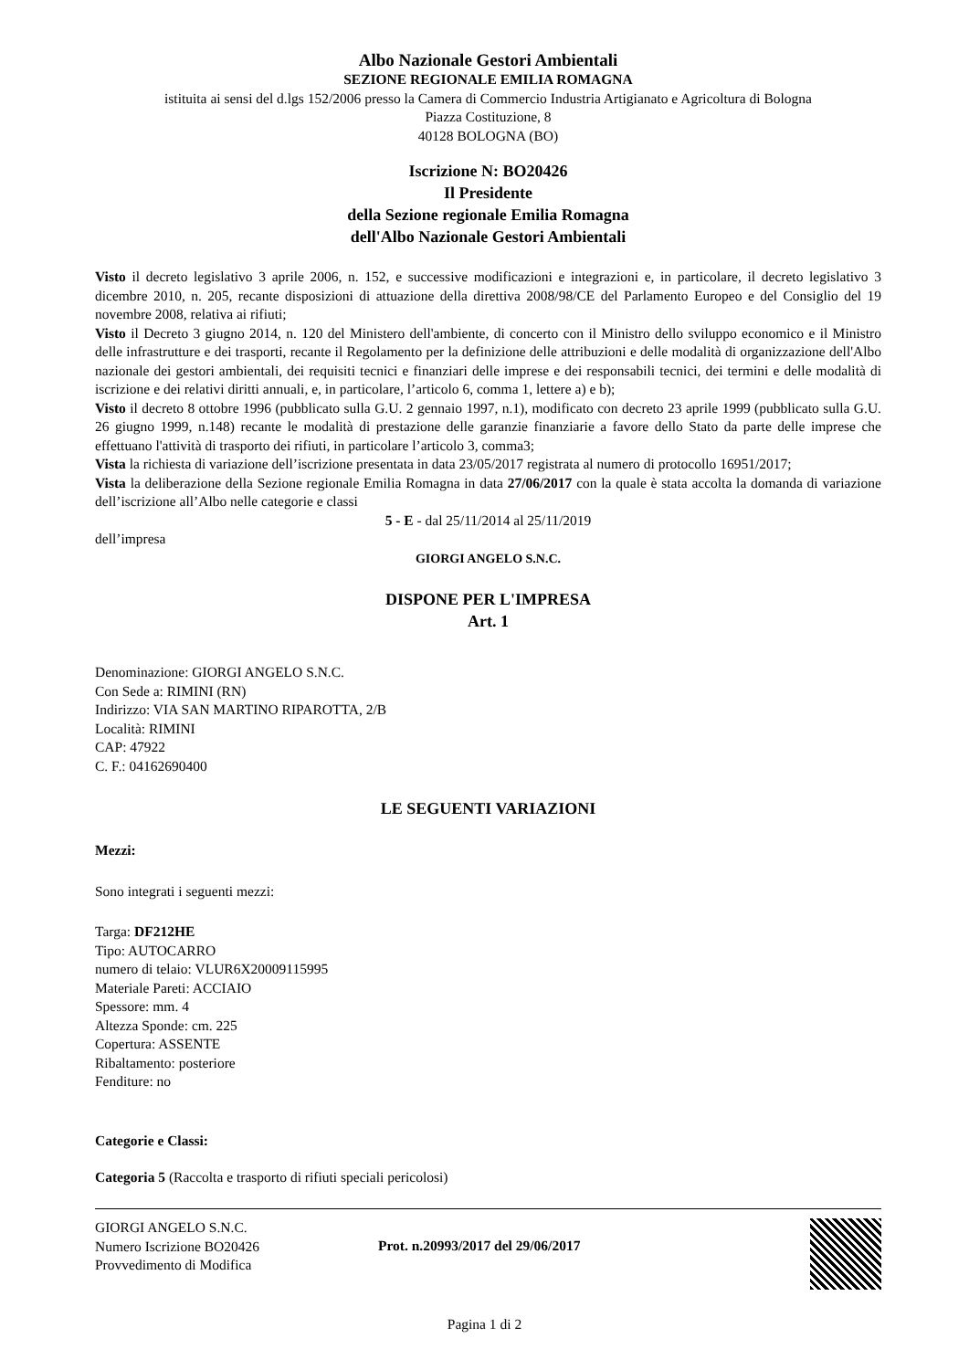Albo Nazionale Gestori Ambientali
SEZIONE REGIONALE EMILIA ROMAGNA
istituita ai sensi del d.lgs 152/2006 presso la Camera di Commercio Industria Artigianato e Agricoltura di Bologna
Piazza Costituzione, 8
40128 BOLOGNA (BO)
Iscrizione N: BO20426
Il Presidente
della Sezione regionale Emilia Romagna
dell'Albo Nazionale Gestori Ambientali
Visto il decreto legislativo 3 aprile 2006, n. 152, e successive modificazioni e integrazioni e, in particolare, il decreto legislativo 3 dicembre 2010, n. 205, recante disposizioni di attuazione della direttiva 2008/98/CE del Parlamento Europeo e del Consiglio del 19 novembre 2008, relativa ai rifiuti;
Visto il Decreto 3 giugno 2014, n. 120 del Ministero dell'ambiente, di concerto con il Ministro dello sviluppo economico e il Ministro delle infrastrutture e dei trasporti, recante il Regolamento per la definizione delle attribuzioni e delle modalità di organizzazione dell'Albo nazionale dei gestori ambientali, dei requisiti tecnici e finanziari delle imprese e dei responsabili tecnici, dei termini e delle modalità di iscrizione e dei relativi diritti annuali, e, in particolare, l’articolo 6, comma 1, lettere a) e b);
Visto il decreto 8 ottobre 1996 (pubblicato sulla G.U. 2 gennaio 1997, n.1), modificato con decreto 23 aprile 1999 (pubblicato sulla G.U. 26 giugno 1999, n.148) recante le modalità di prestazione delle garanzie finanziarie a favore dello Stato da parte delle imprese che effettuano l'attività di trasporto dei rifiuti, in particolare l’articolo 3, comma3;
Vista la richiesta di variazione dell’iscrizione presentata in data 23/05/2017 registrata al numero di protocollo 16951/2017;
Vista la deliberazione della Sezione regionale Emilia Romagna in data 27/06/2017 con la quale è stata accolta la domanda di variazione dell’iscrizione all’Albo nelle categorie e classi
5 - E - dal 25/11/2014 al 25/11/2019
dell’impresa
GIORGI ANGELO S.N.C.
DISPONE PER L'IMPRESA
Art. 1
Denominazione: GIORGI ANGELO S.N.C.
Con Sede a: RIMINI (RN)
Indirizzo: VIA SAN MARTINO RIPAROTTA, 2/B
Località: RIMINI
CAP: 47922
C. F.: 04162690400
LE SEGUENTI VARIAZIONI
Mezzi:
Sono integrati i seguenti mezzi:
Targa: DF212HE
Tipo: AUTOCARRO
numero di telaio: VLUR6X20009115995
Materiale Pareti: ACCIAIO
Spessore: mm. 4
Altezza Sponde: cm. 225
Copertura: ASSENTE
Ribaltamento: posteriore
Fenditure: no
Categorie e Classi:
Categoria 5 (Raccolta e trasporto di rifiuti speciali pericolosi)
GIORGI ANGELO S.N.C.
Numero Iscrizione BO20426
Provvedimento di Modifica
Prot. n.20993/2017 del 29/06/2017
Pagina 1 di 2